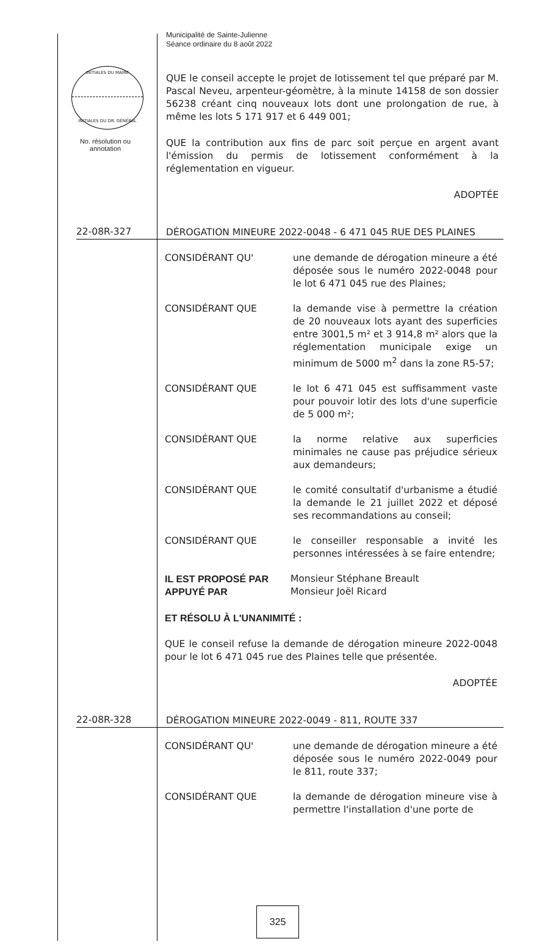INITIALES DU MAIRE
INITIALES DU DR. GÉNÉRAL
No. résolution ou annotation
Municipalité de Sainte-Julienne
Séance ordinaire du 8 août 2022
QUE le conseil accepte le projet de lotissement tel que préparé par M. Pascal Neveu, arpenteur-géomètre, à la minute 14158 de son dossier 56238 créant cinq nouveaux lots dont une prolongation de rue, à même les lots 5 171 917 et 6 449 001;
QUE la contribution aux fins de parc soit perçue en argent avant l'émission du permis de lotissement conformément à la réglementation en vigueur.
ADOPTÉE
22-08R-327
DÉROGATION MINEURE 2022-0048 - 6 471 045 RUE DES PLAINES
CONSIDÉRANT QU' une demande de dérogation mineure a été déposée sous le numéro 2022-0048 pour le lot 6 471 045 rue des Plaines;
CONSIDÉRANT QUE la demande vise à permettre la création de 20 nouveaux lots ayant des superficies entre 3001,5 m² et 3 914,8 m² alors que la réglementation municipale exige un minimum de 5000 m<sup>2</sup> dans la zone R5-57;
CONSIDÉRANT QUE le lot 6 471 045 est suffisamment vaste pour pouvoir lotir des lots d'une superficie de 5 000 m²;
CONSIDÉRANT QUE la norme relative aux superficies minimales ne cause pas préjudice sérieux aux demandeurs;
CONSIDÉRANT QUE le comité consultatif d'urbanisme a étudié la demande le 21 juillet 2022 et déposé ses recommandations au conseil;
CONSIDÉRANT QUE le conseiller responsable a invité les personnes intéressées à se faire entendre;
IL EST PROPOSÉ PAR
APPUYÉ PAR
Monsieur Stéphane Breault
Monsieur Joël Ricard
ET RÉSOLU À L'UNANIMITÉ :
QUE le conseil refuse la demande de dérogation mineure 2022-0048 pour le lot 6 471 045 rue des Plaines telle que présentée.
ADOPTÉE
22-08R-328
DÉROGATION MINEURE 2022-0049 - 811, ROUTE 337
CONSIDÉRANT QU' une demande de dérogation mineure a été déposée sous le numéro 2022-0049 pour le 811, route 337;
CONSIDÉRANT QUE la demande de dérogation mineure vise à permettre l'installation d'une porte de
325